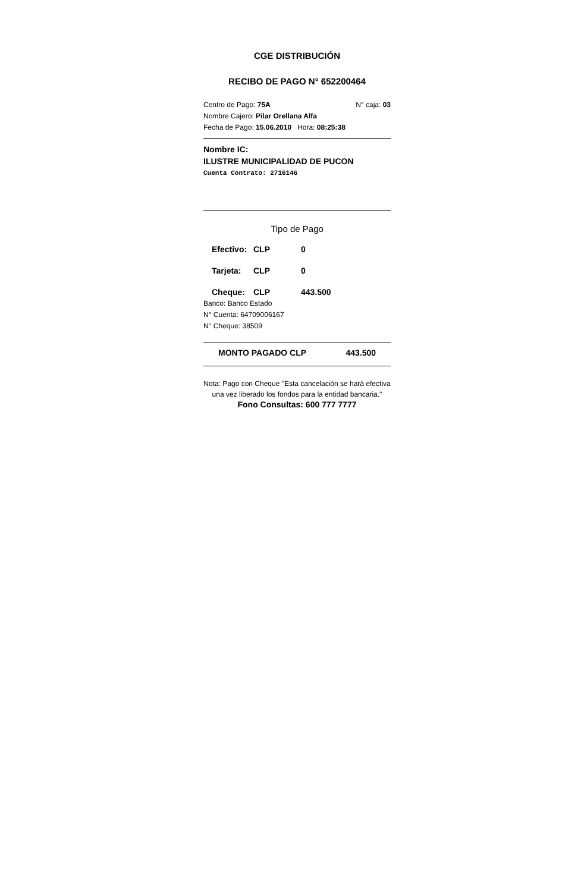CGE DISTRIBUCIÓN
RECIBO DE PAGO N° 652200464
Centro de Pago: 75A N° caja: 03
Nombre Cajero: Pilar Orellana Alfa
Fecha de Pago: 15.06.2010 Hora: 08:25:38
Nombre IC:
ILUSTRE MUNICIPALIDAD DE PUCON
Cuenta Contrato: 2716146
Tipo de Pago
Efectivo: CLP 0
Tarjeta: CLP 0
Cheque: CLP 443.500
Banco: Banco Estado
N° Cuenta: 64709006167
N° Cheque: 38509
MONTO PAGADO CLP 443.500
Nota: Pago con Cheque "Esta cancelación se hará efectiva una vez liberado los fondos para la entidad bancaria."
Fono Consultas: 600 777 7777